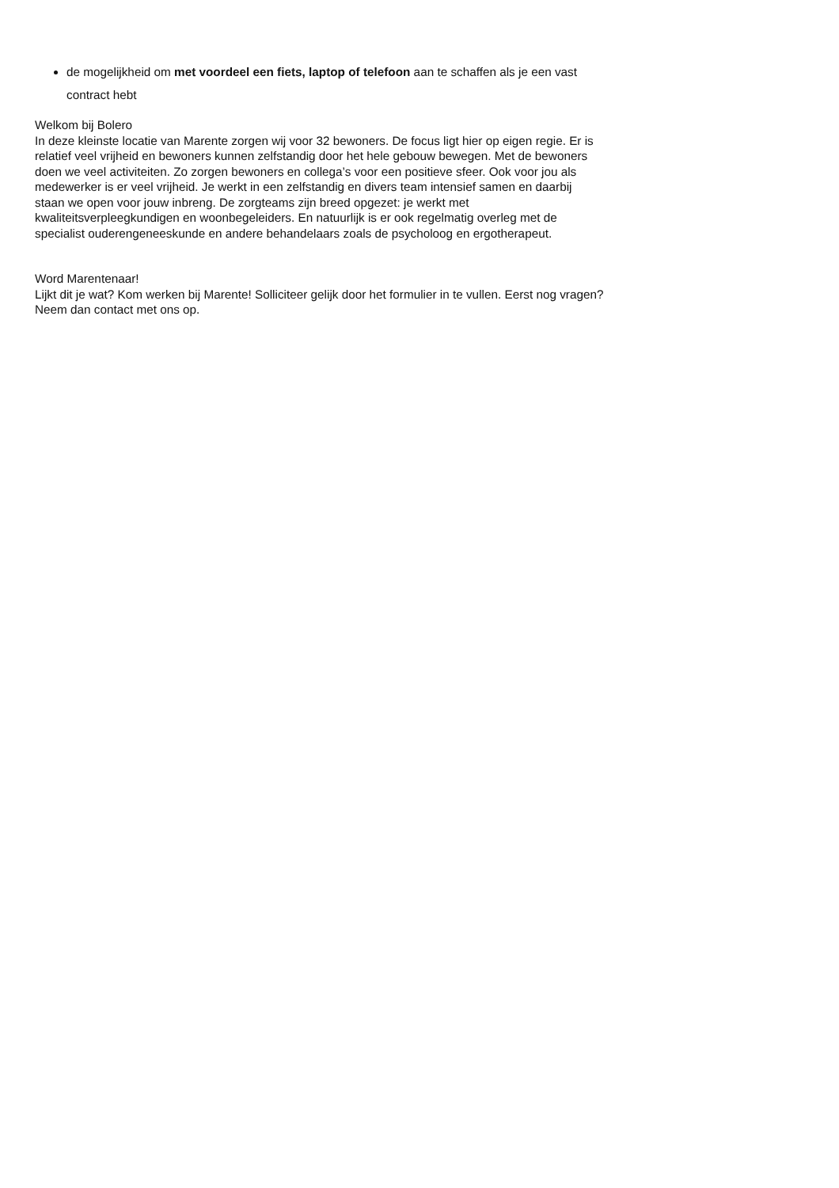de mogelijkheid om met voordeel een fiets, laptop of telefoon aan te schaffen als je een vast contract hebt
Welkom bij Bolero
In deze kleinste locatie van Marente zorgen wij voor 32 bewoners. De focus ligt hier op eigen regie. Er is relatief veel vrijheid en bewoners kunnen zelfstandig door het hele gebouw bewegen. Met de bewoners doen we veel activiteiten. Zo zorgen bewoners en collega’s voor een positieve sfeer. Ook voor jou als medewerker is er veel vrijheid. Je werkt in een zelfstandig en divers team intensief samen en daarbij staan we open voor jouw inbreng. De zorgteams zijn breed opgezet: je werkt met kwaliteitsverpleegkundigen en woonbegeleiders. En natuurlijk is er ook regelmatig overleg met de specialist ouderengeneeskunde en andere behandelaars zoals de psycholoog en ergotherapeut.
Word Marentenaar!
Lijkt dit je wat? Kom werken bij Marente! Solliciteer gelijk door het formulier in te vullen. Eerst nog vragen? Neem dan contact met ons op.